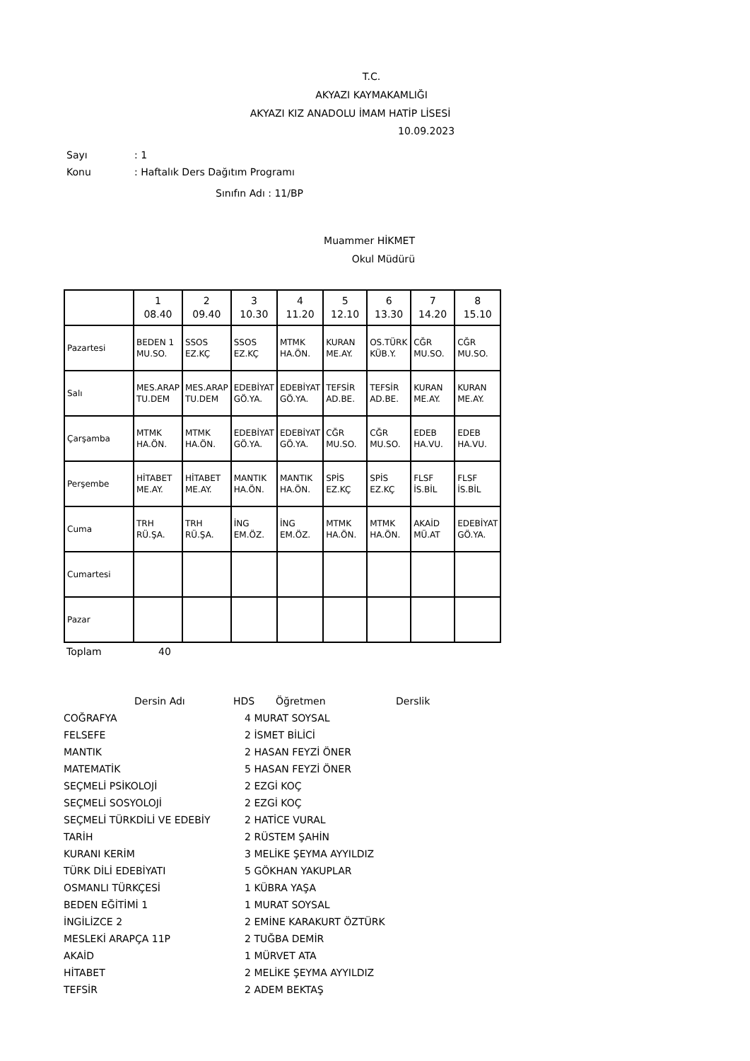T.C.
AKYAZI KAYMAKAMLIĞI
AKYAZI KIZ ANADOLU İMAM HATİP LİSESİ
10.09.2023
Sayı: 1
Konu: Haftalık Ders Dağıtım Programı
Sınıfın Adı : 11/BP
Muammer HİKMET
Okul Müdürü
| | 1 08.40 | 2 09.40 | 3 10.30 | 4 11.20 | 5 12.10 | 6 13.30 | 7 14.20 | 8 15.10 |
| Pazartesi | BEDEN 1 MU.SO. | SSOS EZ.KÇ | SSOS EZ.KÇ | MTMK HA.ÖN. | KURAN ME.AY. | OS.TÜRK KÜB.Y. | CĞR MU.SO. | CĞR MU.SO. |
| Salı | MES.ARAP TU.DEM | MES.ARAP TU.DEM | EDEBİYAT GÖ.YA. | EDEBİYAT GÖ.YA. | TEFSİR AD.BE. | TEFSİR AD.BE. | KURAN ME.AY. | KURAN ME.AY. |
| Çarşamba | MTMK HA.ÖN. | MTMK HA.ÖN. | EDEBİYAT GÖ.YA. | EDEBİYAT GÖ.YA. | CĞR MU.SO. | CĞR MU.SO. | EDEB HA.VU. | EDEB HA.VU. |
| Perşembe | HİTABET ME.AY. | HİTABET ME.AY. | MANTIK HA.ÖN. | MANTIK HA.ÖN. | SPİS EZ.KÇ | SPİS EZ.KÇ | FLSF İS.BİL | FLSF İS.BİL |
| Cuma | TRH RÜ.ŞA. | TRH RÜ.ŞA. | İNG EM.ÖZ. | İNG EM.ÖZ. | MTMK HA.ÖN. | MTMK HA.ÖN. | AKAİD MÜ.AT | EDEBİYAT GÖ.YA. |
| Cumartesi | | | | | | | | |
| Pazar | | | | | | | | |
Toplam 40
| | Dersin Adı | HDS | Öğretmen | Derslik |
| COĞRAFYA | 4 | MURAT SOYSAL |
| FELSEFE | 2 | İSMET BİLİCİ |
| MANTIK | 2 | HASAN FEYZİ ÖNER |
| MATEMATİK | 5 | HASAN FEYZİ ÖNER |
| SEÇMELİ PSİKOLOJİ | 2 | EZGİ KOÇ |
| SEÇMELİ SOSYOLOJİ | 2 | EZGİ KOÇ |
| SEÇMELİ TÜRKDİLİ VE EDEBİY | 2 | HATİCE VURAL |
| TARİH | 2 | RÜSTEM ŞAHİN |
| KURANI KERİM | 3 | MELİKE ŞEYMA AYYILDIZ |
| TÜRK DİLİ EDEBİYATI | 5 | GÖKHAN YAKUPLAR |
| OSMANLI TÜRKÇESİ | 1 | KÜBRA YAŞA |
| BEDEN EĞİTİMİ 1 | 1 | MURAT SOYSAL |
| İNGİLİZCE 2 | 2 | EMİNE KARAKURT ÖZTÜRK |
| MESLEKİ ARAPÇA 11P | 2 | TUĞBA DEMİR |
| AKAİD | 1 | MÜRVET ATA |
| HİTABET | 2 | MELİKE ŞEYMA AYYILDIZ |
| TEFSİR | 2 | ADEM BEKTAŞ |